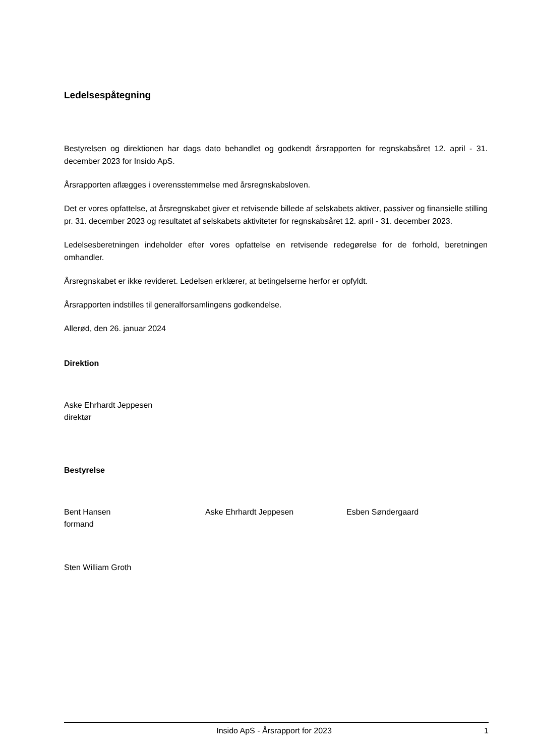Ledelsespåtegning
Bestyrelsen og direktionen har dags dato behandlet og godkendt årsrapporten for regnskabsåret 12. april - 31. december 2023 for Insido ApS.
Årsrapporten aflægges i overensstemmelse med årsregnskabsloven.
Det er vores opfattelse, at årsregnskabet giver et retvisende billede af selskabets aktiver, passiver og finansielle stilling pr. 31. december 2023 og resultatet af selskabets aktiviteter for regnskabsåret 12. april - 31. december 2023.
Ledelsesberetningen indeholder efter vores opfattelse en retvisende redegørelse for de forhold, beretningen omhandler.
Årsregnskabet er ikke revideret. Ledelsen erklærer, at betingelserne herfor er opfyldt.
Årsrapporten indstilles til generalforsamlingens godkendelse.
Allerød, den 26. januar 2024
Direktion
Aske Ehrhardt Jeppesen
direktør
Bestyrelse
Bent Hansen
formand
Aske Ehrhardt Jeppesen Esben Søndergaard
Sten William Groth
Insido ApS - Årsrapport for 2023 1